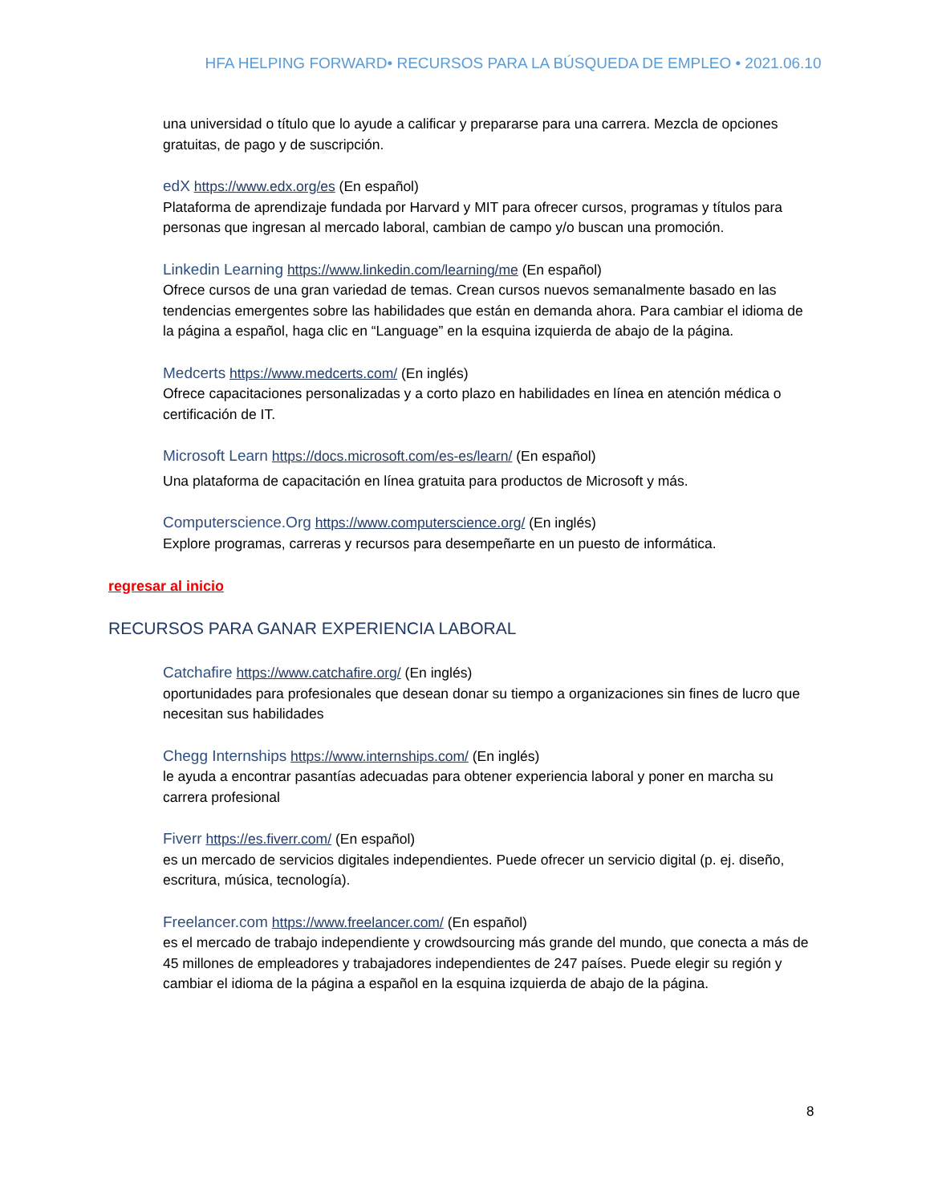HFA HELPING FORWARD• RECURSOS PARA LA BÚSQUEDA DE EMPLEO • 2021.06.10
una universidad o título que lo ayude a calificar y prepararse para una carrera. Mezcla de opciones gratuitas, de pago y de suscripción.
edX https://www.edx.org/es (En español)
Plataforma de aprendizaje fundada por Harvard y MIT para ofrecer cursos, programas y títulos para personas que ingresan al mercado laboral, cambian de campo y/o buscan una promoción.
Linkedin Learning https://www.linkedin.com/learning/me (En español)
Ofrece cursos de una gran variedad de temas. Crean cursos nuevos semanalmente basado en las tendencias emergentes sobre las habilidades que están en demanda ahora. Para cambiar el idioma de la página a español, haga clic en “Language” en la esquina izquierda de abajo de la página.
Medcerts https://www.medcerts.com/ (En inglés)
Ofrece capacitaciones personalizadas y a corto plazo en habilidades en línea en atención médica o certificación de IT.
Microsoft Learn https://docs.microsoft.com/es-es/learn/ (En español)
Una plataforma de capacitación en línea gratuita para productos de Microsoft y más.
Computerscience.Org https://www.computerscience.org/ (En inglés)
Explore programas, carreras y recursos para desempeñarte en un puesto de informática.
regresar al inicio
RECURSOS PARA GANAR EXPERIENCIA LABORAL
Catchafire https://www.catchafire.org/ (En inglés)
oportunidades para profesionales que desean donar su tiempo a organizaciones sin fines de lucro que necesitan sus habilidades
Chegg Internships https://www.internships.com/ (En inglés)
le ayuda a encontrar pasantías adecuadas para obtener experiencia laboral y poner en marcha su carrera profesional
Fiverr https://es.fiverr.com/ (En español)
es un mercado de servicios digitales independientes. Puede ofrecer un servicio digital (p. ej. diseño, escritura, música, tecnología).
Freelancer.com https://www.freelancer.com/ (En español)
es el mercado de trabajo independiente y crowdsourcing más grande del mundo, que conecta a más de 45 millones de empleadores y trabajadores independientes de 247 países. Puede elegir su región y cambiar el idioma de la página a español en la esquina izquierda de abajo de la página.
8